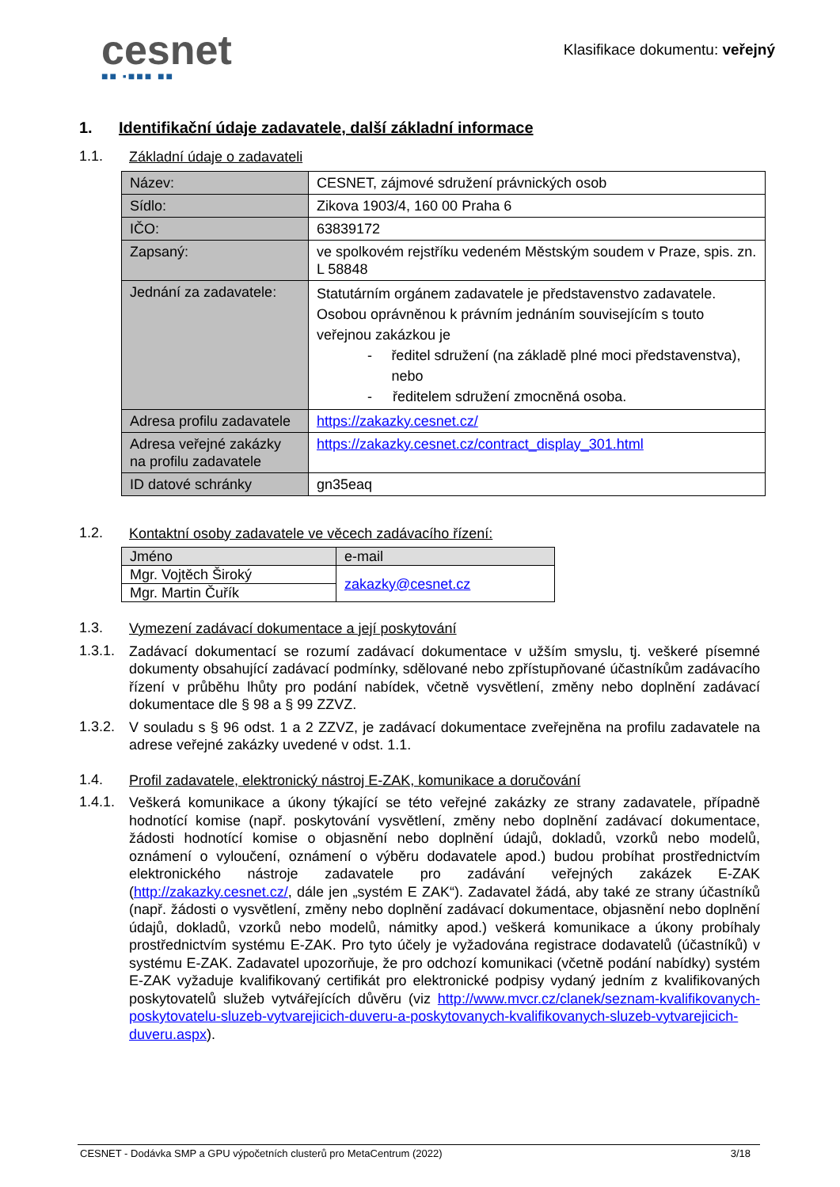cesnet
■■ ▪■■■ ■■
Klasifikace dokumentu: veřejný
1. Identifikační údaje zadavatele, další základní informace
1.1.
Základní údaje o zadavateli
| Název: | CESNET, zájmové sdružení právnických osob |
| Sídlo: | Zikova 1903/4, 160 00 Praha 6 |
| IČO: | 63839172 |
| Zapsaný: | ve spolkovém rejstříku vedeném Městským soudem v Praze, spis. zn. L 58848 |
| Jednání za zadavatele: | Statutárním orgánem zadavatele je představenstvo zadavatele. Osobou oprávněnou k právním jednáním souvisejícím s touto veřejnou zakázkou je - ředitel sdružení (na základě plné moci představenstva), nebo - ředitelem sdružení zmocněná osoba. |
| Adresa profilu zadavatele | https://zakazky.cesnet.cz/ |
| Adresa veřejné zakázky na profilu zadavatele | https://zakazky.cesnet.cz/contract_display_301.html |
| ID datové schránky | gn35eaq |
1.2.
Kontaktní osoby zadavatele ve věcech zadávacího řízení:
| Jméno | e-mail |
| Mgr. Vojtěch Široký | zakazky@cesnet.cz |
| Mgr. Martin Čuřík | |
1.3.
Vymezení zadávací dokumentace a její poskytování
1.3.1.
Zadávací dokumentací se rozumí zadávací dokumentace v užším smyslu, tj. veškeré písemné dokumenty obsahující zadávací podmínky, sdělované nebo zpřístupňované účastníkům zadávacího řízení v průběhu lhůty pro podání nabídek, včetně vysvětlení, změny nebo doplnění zadávací dokumentace dle § 98 a § 99 ZZVZ.
1.3.2.
V souladu s § 96 odst. 1 a 2 ZZVZ, je zadávací dokumentace zveřejněna na profilu zadavatele na adrese veřejné zakázky uvedené v odst. 1.1.
1.4.
Profil zadavatele, elektronický nástroj E-ZAK, komunikace a doručování
1.4.1.
Veškerá komunikace a úkony týkající se této veřejné zakázky ze strany zadavatele, případně hodnotící komise (např. poskytování vysvětlení, změny nebo doplnění zadávací dokumentace, žádosti hodnotící komise o objasnění nebo doplnění údajů, dokladů, vzorků nebo modelů, oznámení o vyloučení, oznámení o výběru dodavatele apod.) budou probíhat prostřednictvím elektronického nástroje zadavatele pro zadávání veřejných zakázek E-ZAK (http://zakazky.cesnet.cz/, dále jen „systém E ZAK“). Zadavatel žádá, aby také ze strany účastníků (např. žádosti o vysvětlení, změny nebo doplnění zadávací dokumentace, objasnění nebo doplnění údajů, dokladů, vzorků nebo modelů, námitky apod.) veškerá komunikace a úkony probíhaly prostřednictvím systému E-ZAK. Pro tyto účely je vyžadována registrace dodavatelů (účastníků) v systému E-ZAK. Zadavatel upozorňuje, že pro odchozí komunikaci (včetně podání nabídky) systém E-ZAK vyžaduje kvalifikovaný certifikát pro elektronické podpisy vydaný jedním z kvalifikovaných poskytovatelů služeb vytvářejících důvěru (viz http://www.mvcr.cz/clanek/seznam-kvalifikovanych-poskytovatelu-sluzeb-vytvarejicich-duveru-a-poskytovanych-kvalifikovanych-sluzeb-vytvarejicich-duveru.aspx).
CESNET - Dodávka SMP a GPU výpočetních clusterů pro MetaCentrum (2022) 3/18